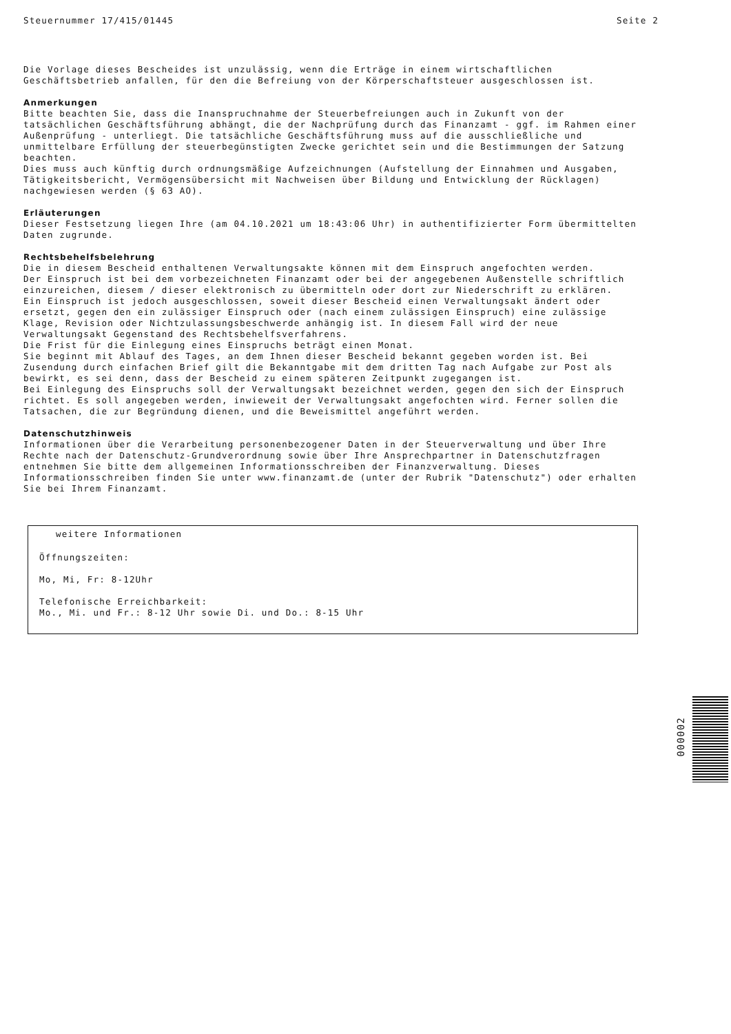Steuernummer 17/415/01445 Seite 2
Die Vorlage dieses Bescheides ist unzulässig, wenn die Erträge in einem wirtschaftlichen Geschäftsbetrieb anfallen, für den die Befreiung von der Körperschaftsteuer ausgeschlossen ist.
Anmerkungen
Bitte beachten Sie, dass die Inanspruchnahme der Steuerbefreiungen auch in Zukunft von der tatsächlichen Geschäftsführung abhängt, die der Nachprüfung durch das Finanzamt - ggf. im Rahmen einer Außenprüfung - unterliegt. Die tatsächliche Geschäftsführung muss auf die ausschließliche und unmittelbare Erfüllung der steuerbegünstigten Zwecke gerichtet sein und die Bestimmungen der Satzung beachten.
Dies muss auch künftig durch ordnungsmäßige Aufzeichnungen (Aufstellung der Einnahmen und Ausgaben, Tätigkeitsbericht, Vermögensübersicht mit Nachweisen über Bildung und Entwicklung der Rücklagen) nachgewiesen werden (§ 63 AO).
Erläuterungen
Dieser Festsetzung liegen Ihre (am 04.10.2021 um 18:43:06 Uhr) in authentifizierter Form übermittelten Daten zugrunde.
Rechtsbehelfsbelehrung
Die in diesem Bescheid enthaltenen Verwaltungsakte können mit dem Einspruch angefochten werden.
Der Einspruch ist bei dem vorbezeichneten Finanzamt oder bei der angegebenen Außenstelle schriftlich einzureichen, diesem / dieser elektronisch zu übermitteln oder dort zur Niederschrift zu erklären.
Ein Einspruch ist jedoch ausgeschlossen, soweit dieser Bescheid einen Verwaltungsakt ändert oder ersetzt, gegen den ein zulässiger Einspruch oder (nach einem zulässigen Einspruch) eine zulässige Klage, Revision oder Nichtzulassungsbeschwerde anhängig ist. In diesem Fall wird der neue Verwaltungsakt Gegenstand des Rechtsbehelfsverfahrens.
Die Frist für die Einlegung eines Einspruchs beträgt einen Monat.
Sie beginnt mit Ablauf des Tages, an dem Ihnen dieser Bescheid bekannt gegeben worden ist. Bei Zusendung durch einfachen Brief gilt die Bekanntgabe mit dem dritten Tag nach Aufgabe zur Post als bewirkt, es sei denn, dass der Bescheid zu einem späteren Zeitpunkt zugegangen ist.
Bei Einlegung des Einspruchs soll der Verwaltungsakt bezeichnet werden, gegen den sich der Einspruch richtet. Es soll angegeben werden, inwieweit der Verwaltungsakt angefochten wird. Ferner sollen die Tatsachen, die zur Begründung dienen, und die Beweismittel angeführt werden.
Datenschutzhinweis
Informationen über die Verarbeitung personenbezogener Daten in der Steuerverwaltung und über Ihre Rechte nach der Datenschutz-Grundverordnung sowie über Ihre Ansprechpartner in Datenschutzfragen entnehmen Sie bitte dem allgemeinen Informationsschreiben der Finanzverwaltung. Dieses Informationsschreiben finden Sie unter www.finanzamt.de (unter der Rubrik "Datenschutz") oder erhalten Sie bei Ihrem Finanzamt.
weitere Informationen
Öffnungszeiten:
Mo, Mi, Fr: 8-12Uhr
Telefonische Erreichbarkeit:
Mo., Mi. und Fr.: 8-12 Uhr sowie Di. und Do.: 8-15 Uhr
000002